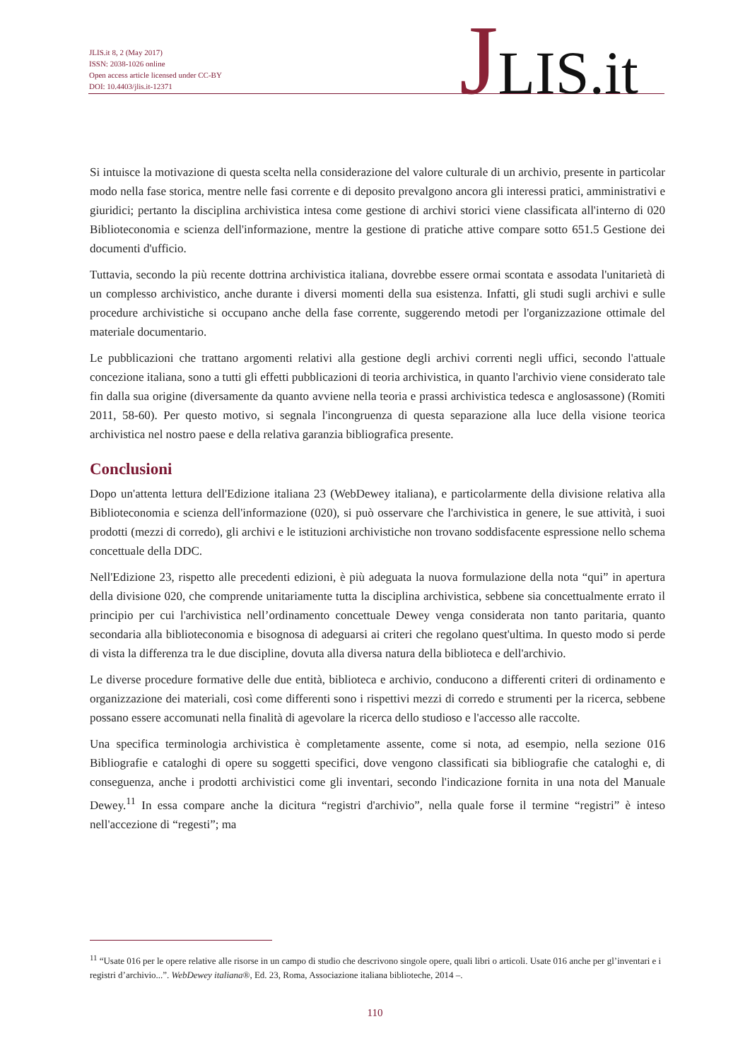JLIS.it 8, 2 (May 2017)
ISSN: 2038-1026 online
Open access article licensed under CC-BY
DOI: 10.4403/jlis.it-12371
JLIS.it
Si intuisce la motivazione di questa scelta nella considerazione del valore culturale di un archivio, presente in particolar modo nella fase storica, mentre nelle fasi corrente e di deposito prevalgono ancora gli interessi pratici, amministrativi e giuridici; pertanto la disciplina archivistica intesa come gestione di archivi storici viene classificata all'interno di 020 Biblioteconomia e scienza dell'informazione, mentre la gestione di pratiche attive compare sotto 651.5 Gestione dei documenti d'ufficio.
Tuttavia, secondo la più recente dottrina archivistica italiana, dovrebbe essere ormai scontata e assodata l'unitarietà di un complesso archivistico, anche durante i diversi momenti della sua esistenza. Infatti, gli studi sugli archivi e sulle procedure archivistiche si occupano anche della fase corrente, suggerendo metodi per l'organizzazione ottimale del materiale documentario.
Le pubblicazioni che trattano argomenti relativi alla gestione degli archivi correnti negli uffici, secondo l'attuale concezione italiana, sono a tutti gli effetti pubblicazioni di teoria archivistica, in quanto l'archivio viene considerato tale fin dalla sua origine (diversamente da quanto avviene nella teoria e prassi archivistica tedesca e anglosassone) (Romiti 2011, 58-60). Per questo motivo, si segnala l'incongruenza di questa separazione alla luce della visione teorica archivistica nel nostro paese e della relativa garanzia bibliografica presente.
Conclusioni
Dopo un'attenta lettura dell'Edizione italiana 23 (WebDewey italiana), e particolarmente della divisione relativa alla Biblioteconomia e scienza dell'informazione (020), si può osservare che l'archivistica in genere, le sue attività, i suoi prodotti (mezzi di corredo), gli archivi e le istituzioni archivistiche non trovano soddisfacente espressione nello schema concettuale della DDC.
Nell'Edizione 23, rispetto alle precedenti edizioni, è più adeguata la nuova formulazione della nota “qui” in apertura della divisione 020, che comprende unitariamente tutta la disciplina archivistica, sebbene sia concettualmente errato il principio per cui l'archivistica nell’ordinamento concettuale Dewey venga considerata non tanto paritaria, quanto secondaria alla biblioteconomia e bisognosa di adeguarsi ai criteri che regolano quest'ultima. In questo modo si perde di vista la differenza tra le due discipline, dovuta alla diversa natura della biblioteca e dell'archivio.
Le diverse procedure formative delle due entità, biblioteca e archivio, conducono a differenti criteri di ordinamento e organizzazione dei materiali, così come differenti sono i rispettivi mezzi di corredo e strumenti per la ricerca, sebbene possano essere accomunati nella finalità di agevolare la ricerca dello studioso e l'accesso alle raccolte.
Una specifica terminologia archivistica è completamente assente, come si nota, ad esempio, nella sezione 016 Bibliografie e cataloghi di opere su soggetti specifici, dove vengono classificati sia bibliografie che cataloghi e, di conseguenza, anche i prodotti archivistici come gli inventari, secondo l'indicazione fornita in una nota del Manuale Dewey.<sup>11</sup> In essa compare anche la dicitura “registri d'archivio”, nella quale forse il termine “registri” è inteso nell'accezione di “regesti”; ma
<sup>11</sup> “Usate 016 per le opere relative alle risorse in un campo di studio che descrivono singole opere, quali libri o articoli. Usate 016 anche per gl’inventari e i registri d’archivio...”. WebDewey italiana®, Ed. 23, Roma, Associazione italiana biblioteche, 2014 –.
110